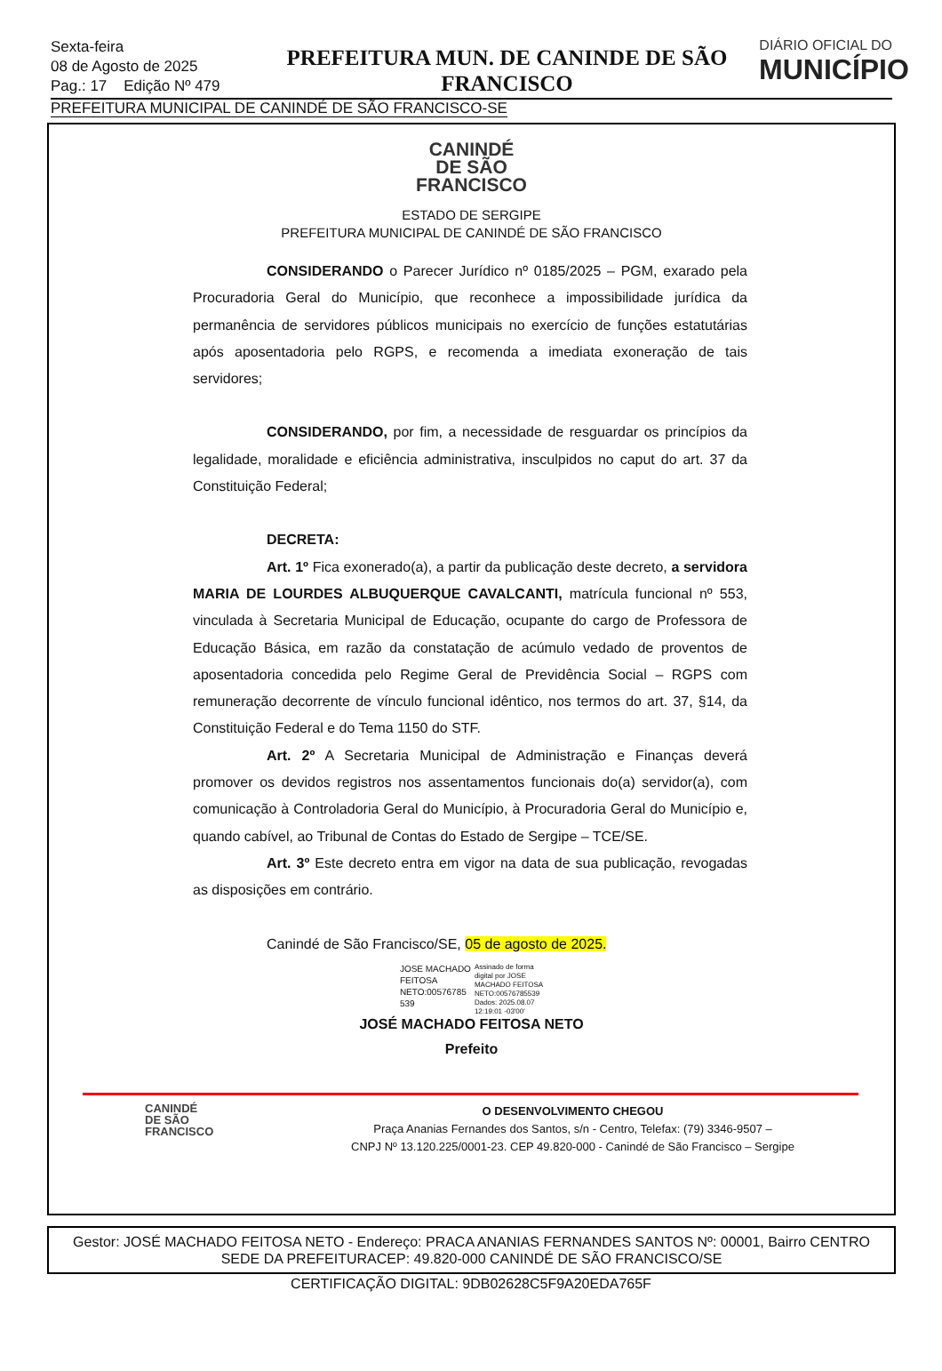Sexta-feira
08 de Agosto de 2025
Pag.: 17 Edição Nº 479
PREFEITURA MUN. DE CANINDE DE SÃO FRANCISCO
DIÁRIO OFICIAL DO
MUNICÍPIO
PREFEITURA MUNICIPAL DE CANINDÉ DE SÃO FRANCISCO-SE
CANINDÉ
DE SÃO
FRANCISCO
ESTADO DE SERGIPE
PREFEITURA MUNICIPAL DE CANINDÉ DE SÃO FRANCISCO
CONSIDERANDO o Parecer Jurídico nº 0185/2025 – PGM, exarado pela Procuradoria Geral do Município, que reconhece a impossibilidade jurídica da permanência de servidores públicos municipais no exercício de funções estatutárias após aposentadoria pelo RGPS, e recomenda a imediata exoneração de tais servidores;
CONSIDERANDO, por fim, a necessidade de resguardar os princípios da legalidade, moralidade e eficiência administrativa, insculpidos no caput do art. 37 da Constituição Federal;
DECRETA:
Art. 1º Fica exonerado(a), a partir da publicação deste decreto, a servidora MARIA DE LOURDES ALBUQUERQUE CAVALCANTI, matrícula funcional nº 553, vinculada à Secretaria Municipal de Educação, ocupante do cargo de Professora de Educação Básica, em razão da constatação de acúmulo vedado de proventos de aposentadoria concedida pelo Regime Geral de Previdência Social – RGPS com remuneração decorrente de vínculo funcional idêntico, nos termos do art. 37, §14, da Constituição Federal e do Tema 1150 do STF.
Art. 2º A Secretaria Municipal de Administração e Finanças deverá promover os devidos registros nos assentamentos funcionais do(a) servidor(a), com comunicação à Controladoria Geral do Município, à Procuradoria Geral do Município e, quando cabível, ao Tribunal de Contas do Estado de Sergipe – TCE/SE.
Art. 3º Este decreto entra em vigor na data de sua publicação, revogadas as disposições em contrário.
Canindé de São Francisco/SE, 05 de agosto de 2025.
JOSE MACHADO
FEITOSA
NETO:00576785
539
Assinado de forma
digital por JOSE
MACHADO FEITOSA
NETO:00576785539
Dados: 2025.08.07
12:19:01 -03'00'
JOSÉ MACHADO FEITOSA NETO
Prefeito
CANINDÉ
DE SÃO
FRANCISCO
O DESENVOLVIMENTO CHEGOU
Praça Ananias Fernandes dos Santos, s/n - Centro, Telefax: (79) 3346-9507 –
CNPJ Nº 13.120.225/0001-23. CEP 49.820-000 - Canindé de São Francisco – Sergipe
Gestor: JOSÉ MACHADO FEITOSA NETO - Endereço: PRACA ANANIAS FERNANDES SANTOS Nº: 00001, Bairro CENTRO
SEDE DA PREFEITURACEP: 49.820-000 CANINDÉ DE SÃO FRANCISCO/SE
CERTIFICAÇÃO DIGITAL: 9DB02628C5F9A20EDA765F